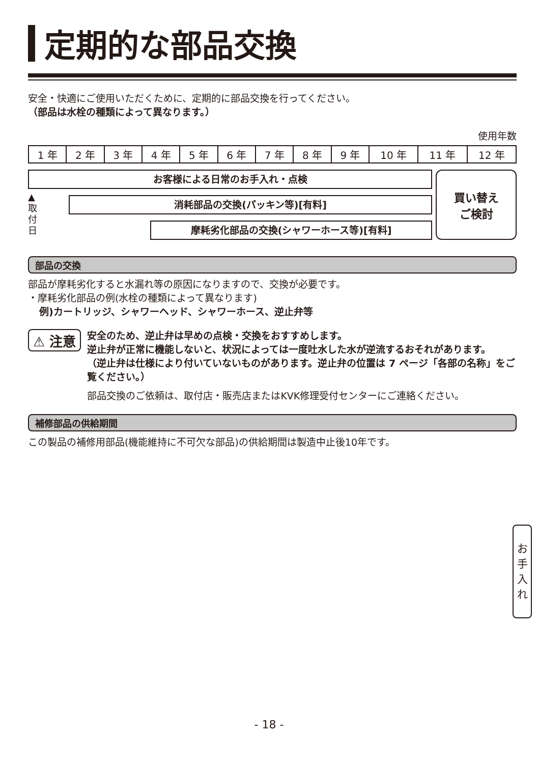定期的な部品交換
安全・快適にご使用いただくために、定期的に部品交換を行ってください。
（部品は水栓の種類によって異なります。）
使用年数
| 1 年 | 2 年 | 3 年 | 4 年 | 5 年 | 6 年 | 7 年 | 8 年 | 9 年 | 10 年 | 11 年 | 12 年 |
お客様による日常のお手入れ・点検
▲
取
付
日
消耗部品の交換(パッキン等)[有料]
摩耗劣化部品の交換(シャワーホース等)[有料]
買い替え
ご検討
部品の交換
部品が摩耗劣化すると水漏れ等の原因になりますので、交換が必要です。
・摩耗劣化部品の例(水栓の種類によって異なります)
例)カートリッジ、シャワーヘッド、シャワーホース、逆止弁等
⚠ 注意
安全のため、逆止弁は早めの点検・交換をおすすめします。
逆止弁が正常に機能しないと、状況によっては一度吐水した水が逆流するおそれがあります。
（逆止弁は仕様により付いていないものがあります。逆止弁の位置は 7 ページ「各部の名称」をご覧ください。）
部品交換のご依頼は、取付店・販売店またはKVK修理受付センターにご連絡ください。
補修部品の供給期間
この製品の補修用部品(機能維持に不可欠な部品)の供給期間は製造中止後10年です。
お
手
入
れ
- 18 -